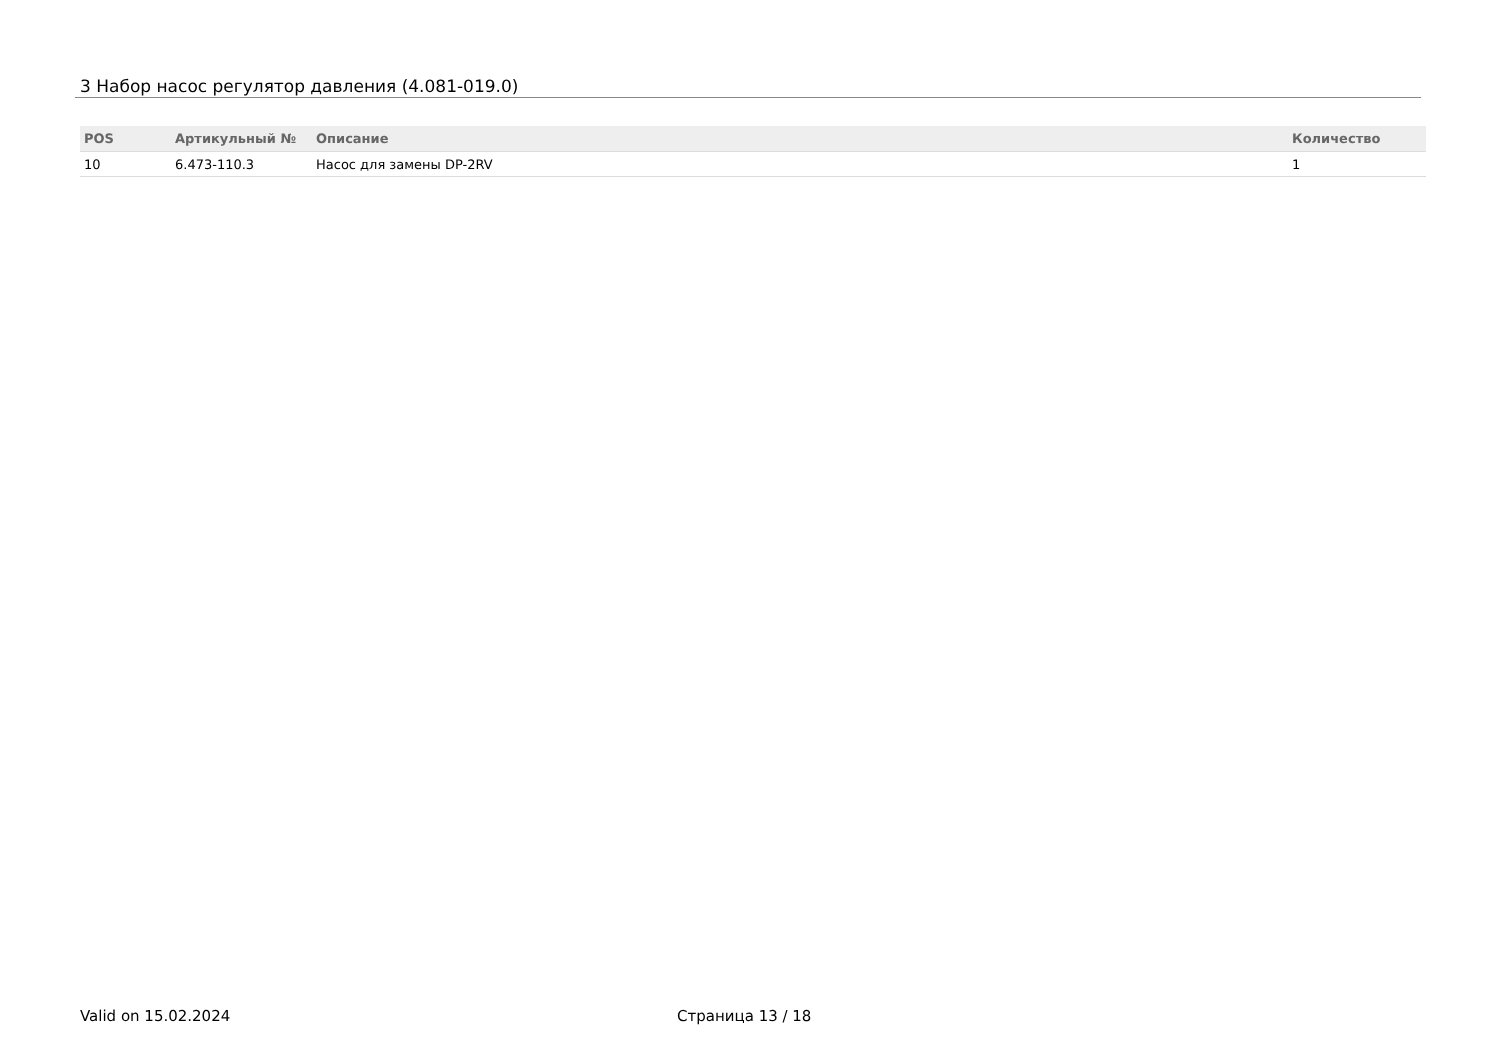3 Набор насос регулятор давления (4.081-019.0)
| POS | Артикульный № | Описание | Количество |
| --- | --- | --- | --- |
| 10 | 6.473-110.3 | Насос для замены DP-2RV | 1 |
Valid on 15.02.2024 Страница 13 / 18